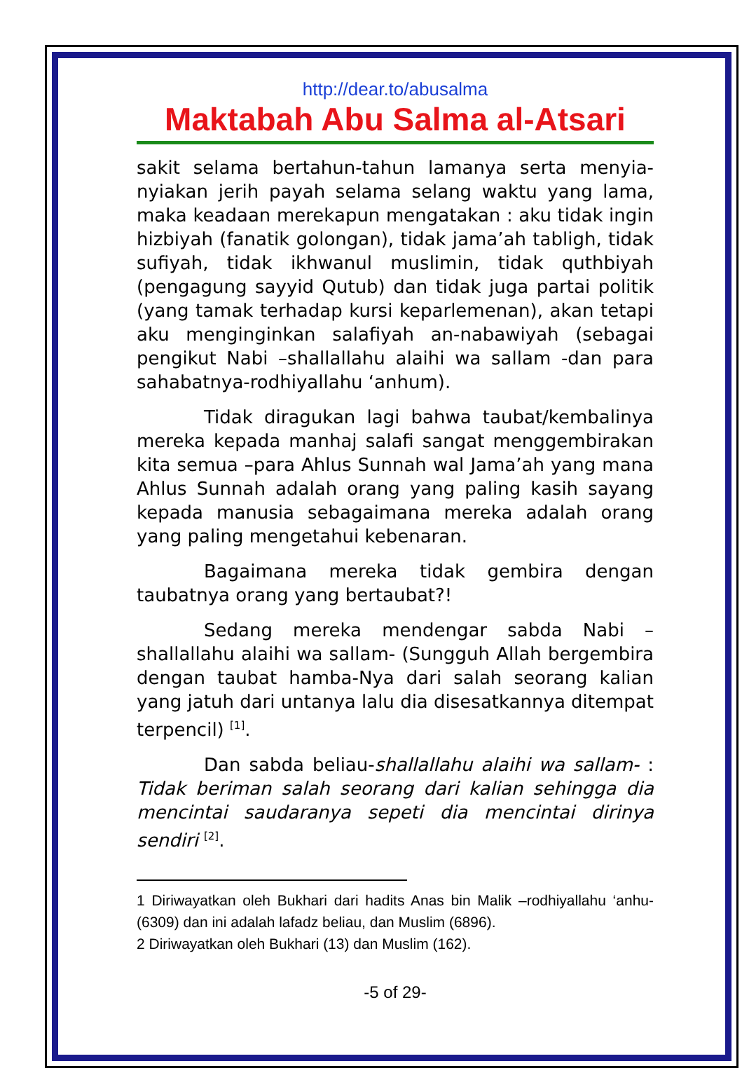http://dear.to/abusalma
Maktabah Abu Salma al-Atsari
sakit selama bertahun-tahun lamanya serta menyia-nyiakan jerih payah selama selang waktu yang lama, maka keadaan merekapun mengatakan : aku tidak ingin hizbiyah (fanatik golongan), tidak jama’ah tabligh, tidak sufiyah, tidak ikhwanul muslimin, tidak quthbiyah (pengagung sayyid Qutub) dan tidak juga partai politik (yang tamak terhadap kursi keparlemenan), akan tetapi aku menginginkan salafiyah an-nabawiyah (sebagai pengikut Nabi –shallallahu alaihi wa sallam -dan para sahabatnya-rodhiyallahu ‘anhum).
Tidak diragukan lagi bahwa taubat/kembalinya mereka kepada manhaj salafi sangat menggembirakan kita semua –para Ahlus Sunnah wal Jama’ah yang mana Ahlus Sunnah adalah orang yang paling kasih sayang kepada manusia sebagaimana mereka adalah orang yang paling mengetahui kebenaran.
Bagaimana mereka tidak gembira dengan taubatnya orang yang bertaubat?!
Sedang mereka mendengar sabda Nabi –shallallahu alaihi wa sallam- (Sungguh Allah bergembira dengan taubat hamba-Nya dari salah seorang kalian yang jatuh dari untanya lalu dia disesatkannya ditempat terpencil) <sup>[1]</sup>.
Dan sabda beliau-shallallahu alaihi wa sallam- : Tidak beriman salah seorang dari kalian sehingga dia mencintai saudaranya sepeti dia mencintai dirinya sendiri <sup>[2]</sup>.
1 Diriwayatkan oleh Bukhari dari hadits Anas bin Malik –rodhiyallahu ‘anhu- (6309) dan ini adalah lafadz beliau, dan Muslim (6896).
2 Diriwayatkan oleh Bukhari (13) dan Muslim (162).
-5 of 29-